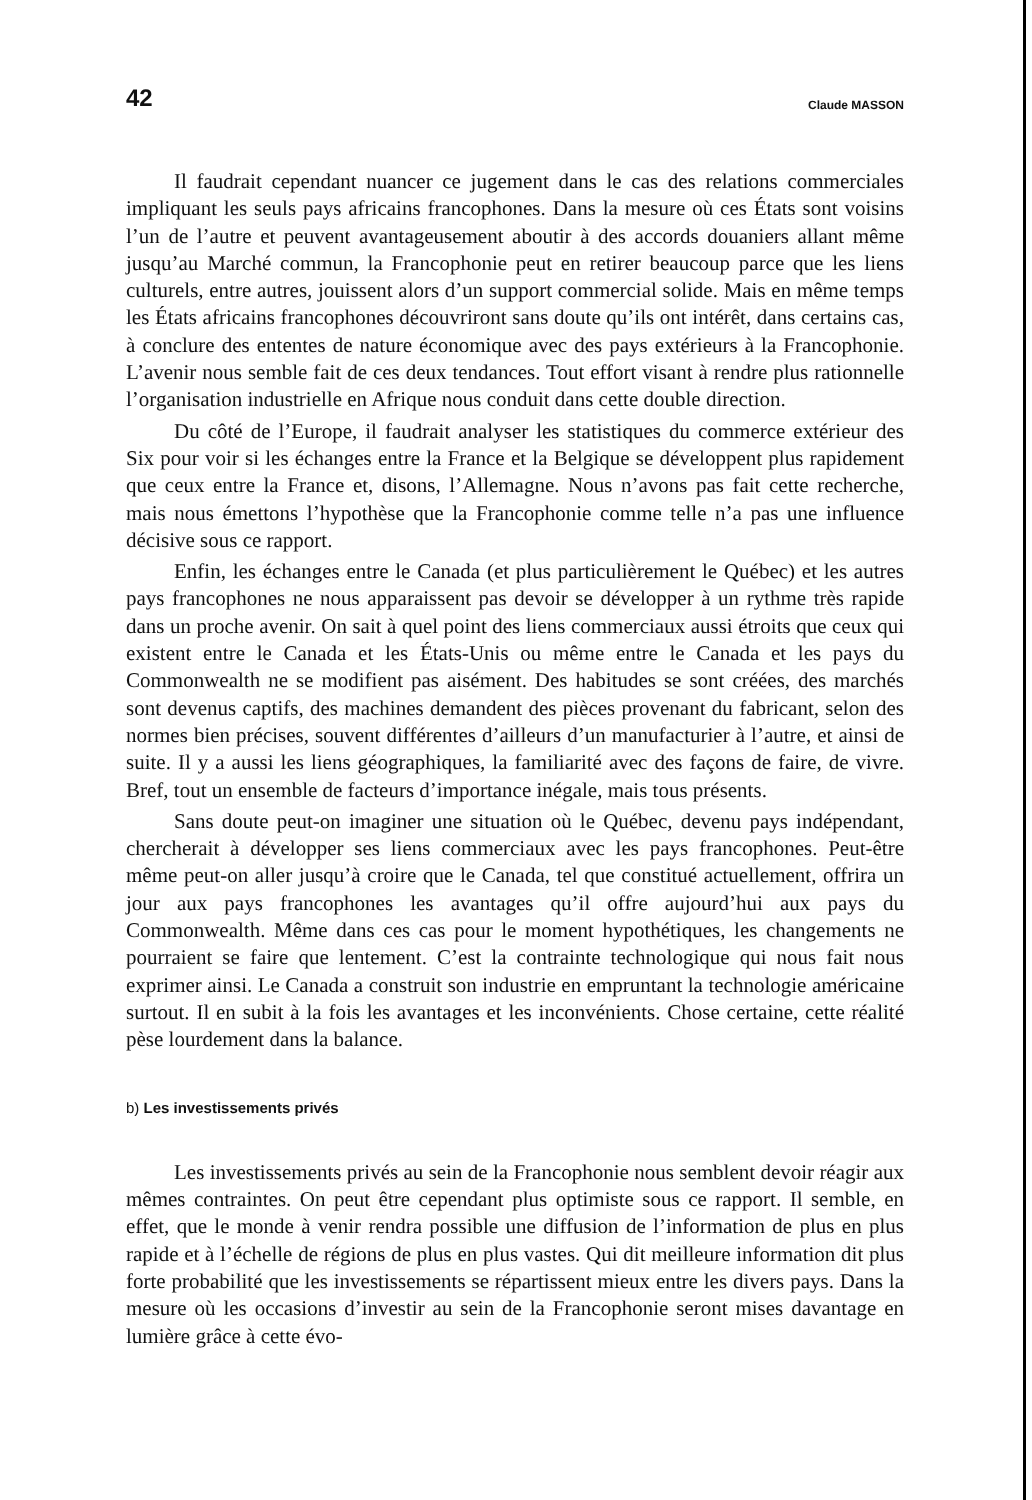42 Claude MASSON
Il faudrait cependant nuancer ce jugement dans le cas des relations commerciales impliquant les seuls pays africains francophones. Dans la mesure où ces États sont voisins l’un de l’autre et peuvent avantageusement aboutir à des accords douaniers allant même jusqu’au Marché commun, la Francophonie peut en retirer beaucoup parce que les liens culturels, entre autres, jouissent alors d’un support commercial solide. Mais en même temps les États africains francophones découvriront sans doute qu’ils ont intérêt, dans certains cas, à conclure des ententes de nature économique avec des pays extérieurs à la Francophonie. L’avenir nous semble fait de ces deux tendances. Tout effort visant à rendre plus rationnelle l’organisation industrielle en Afrique nous conduit dans cette double direction.
Du côté de l’Europe, il faudrait analyser les statistiques du commerce extérieur des Six pour voir si les échanges entre la France et la Belgique se développent plus rapidement que ceux entre la France et, disons, l’Allemagne. Nous n’avons pas fait cette recherche, mais nous émettons l’hypothèse que la Francophonie comme telle n’a pas une influence décisive sous ce rapport.
Enfin, les échanges entre le Canada (et plus particulièrement le Québec) et les autres pays francophones ne nous apparaissent pas devoir se développer à un rythme très rapide dans un proche avenir. On sait à quel point des liens commerciaux aussi étroits que ceux qui existent entre le Canada et les États-Unis ou même entre le Canada et les pays du Commonwealth ne se modifient pas aisément. Des habitudes se sont créées, des marchés sont devenus captifs, des machines demandent des pièces provenant du fabricant, selon des normes bien précises, souvent différentes d’ailleurs d’un manufacturier à l’autre, et ainsi de suite. Il y a aussi les liens géographiques, la familiarité avec des façons de faire, de vivre. Bref, tout un ensemble de facteurs d’importance inégale, mais tous présents.
Sans doute peut-on imaginer une situation où le Québec, devenu pays indépendant, chercherait à développer ses liens commerciaux avec les pays francophones. Peut-être même peut-on aller jusqu’à croire que le Canada, tel que constitué actuellement, offrira un jour aux pays francophones les avantages qu’il offre aujourd’hui aux pays du Commonwealth. Même dans ces cas pour le moment hypothétiques, les changements ne pourraient se faire que lentement. C’est la contrainte technologique qui nous fait nous exprimer ainsi. Le Canada a construit son industrie en empruntant la technologie américaine surtout. Il en subit à la fois les avantages et les inconvénients. Chose certaine, cette réalité pèse lourdement dans la balance.
b) Les investissements privés
Les investissements privés au sein de la Francophonie nous semblent devoir réagir aux mêmes contraintes. On peut être cependant plus optimiste sous ce rapport. Il semble, en effet, que le monde à venir rendra possible une diffusion de l’information de plus en plus rapide et à l’échelle de régions de plus en plus vastes. Qui dit meilleure information dit plus forte probabilité que les investissements se répartissent mieux entre les divers pays. Dans la mesure où les occasions d’investir au sein de la Francophonie seront mises davantage en lumière grâce à cette évo-